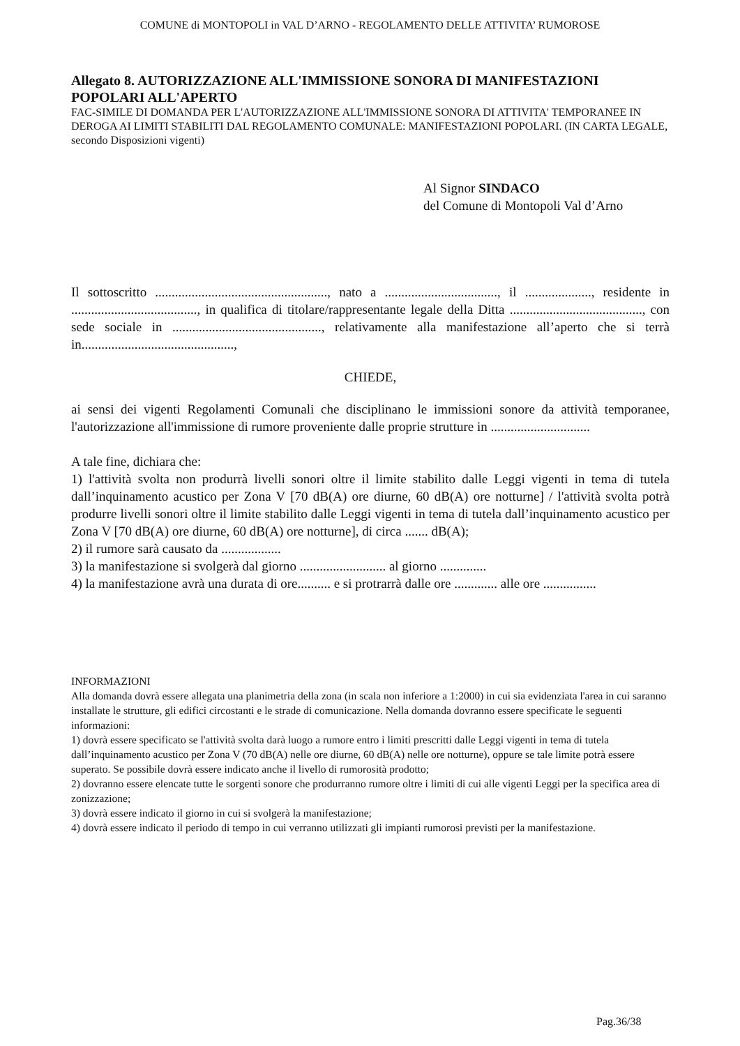COMUNE di MONTOPOLI in VAL D’ARNO - REGOLAMENTO DELLE ATTIVITA’ RUMOROSE
Allegato 8. AUTORIZZAZIONE ALL'IMMISSIONE SONORA DI MANIFESTAZIONI POPOLARI ALL'APERTO
FAC-SIMILE DI DOMANDA PER L'AUTORIZZAZIONE ALL'IMMISSIONE SONORA DI ATTIVITA' TEMPORANEE IN DEROGA AI LIMITI STABILITI DAL REGOLAMENTO COMUNALE: MANIFESTAZIONI POPOLARI. (IN CARTA LEGALE, secondo Disposizioni vigenti)
Al Signor SINDACO
del Comune di Montopoli Val d’Arno
Il sottoscritto ...................................................., nato a .................................., il ...................., residente in ......................................, in qualifica di titolare/rappresentante legale della Ditta ........................................, con sede sociale in ............................................., relativamente alla manifestazione all’aperto che si terrà in..............................................,
CHIEDE,
ai sensi dei vigenti Regolamenti Comunali che disciplinano le immissioni sonore da attività temporanee, l'autorizzazione all'immissione di rumore proveniente dalle proprie strutture in ..............................
A tale fine, dichiara che:
1) l'attività svolta non produrrà livelli sonori oltre il limite stabilito dalle Leggi vigenti in tema di tutela dall’inquinamento acustico per Zona V [70 dB(A) ore diurne, 60 dB(A) ore notturne] / l'attività svolta potrà produrre livelli sonori oltre il limite stabilito dalle Leggi vigenti in tema di tutela dall’inquinamento acustico per Zona V [70 dB(A) ore diurne, 60 dB(A) ore notturne], di circa ....... dB(A);
2) il rumore sarà causato da ..................
3) la manifestazione si svolgerà dal giorno .......................... al giorno ..............
4) la manifestazione avrà una durata di ore.......... e si protrarrà dalle ore ............. alle ore ................
INFORMAZIONI
Alla domanda dovrà essere allegata una planimetria della zona (in scala non inferiore a 1:2000) in cui sia evidenziata l'area in cui saranno installate le strutture, gli edifici circostanti e le strade di comunicazione. Nella domanda dovranno essere specificate le seguenti informazioni:
1) dovrà essere specificato se l'attività svolta darà luogo a rumore entro i limiti prescritti dalle Leggi vigenti in tema di tutela dall’inquinamento acustico per Zona V (70 dB(A) nelle ore diurne, 60 dB(A) nelle ore notturne), oppure se tale limite potrà essere superato. Se possibile dovrà essere indicato anche il livello di rumorosità prodotto;
2) dovranno essere elencate tutte le sorgenti sonore che produrranno rumore oltre i limiti di cui alle vigenti Leggi per la specifica area di zonizzazione;
3) dovrà essere indicato il giorno in cui si svolgerà la manifestazione;
4) dovrà essere indicato il periodo di tempo in cui verranno utilizzati gli impianti rumorosi previsti per la manifestazione.
Pag.36/38